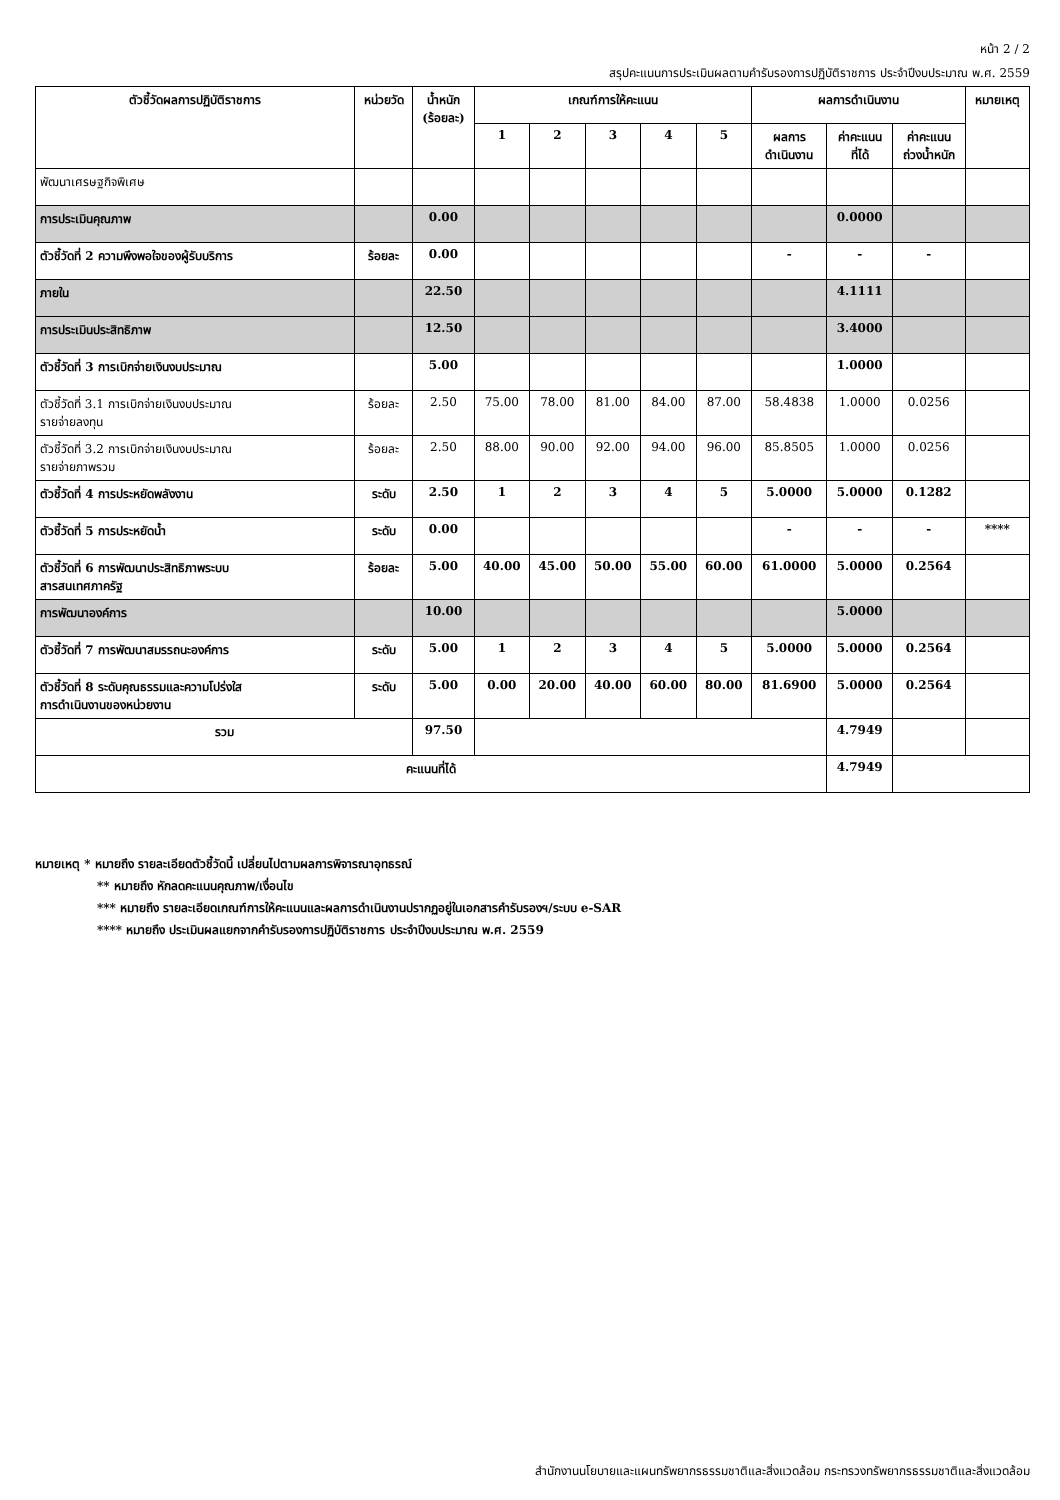หน้า 2 / 2
สรุปคะแนนการประเมินผลตามคำรับรองการปฏิบัติราชการ ประจำปีงบประมาณ พ.ศ. 2559
| ตัวชี้วัดผลการปฏิบัติราชการ | หน่วยวัด | น้ำหนัก (ร้อยละ) | เกณฑ์การให้คะแนน | | | | | ผลการดำเนินงาน | | | หมายเหตุ |
| --- | --- | --- | --- | --- | --- | --- | --- | --- | --- | --- | --- |
| | | | 1 | 2 | 3 | 4 | 5 | ผลการ ดำเนินงาน | ค่าคะแนน ที่ได้ | ค่าคะแนน ถ่วงน้ำหนัก | |
| พัฒนาเศรษฐกิจพิเศษ | | | | | | | | | | | |
| การประเมินคุณภาพ | | 0.00 | | | | | | | 0.0000 | | |
| ตัวชี้วัดที่ 2 ความพึงพอใจของผู้รับบริการ | ร้อยละ | 0.00 | | | | | | - | - | - | |
| ภายใน | | 22.50 | | | | | | | 4.1111 | | |
| การประเมินประสิทธิภาพ | | 12.50 | | | | | | | 3.4000 | | |
| ตัวชี้วัดที่ 3 การเบิกจ่ายเงินงบประมาณ | | 5.00 | | | | | | | 1.0000 | | |
| ตัวชี้วัดที่ 3.1 การเบิกจ่ายเงินงบประมาณ รายจ่ายลงทุน | ร้อยละ | 2.50 | 75.00 | 78.00 | 81.00 | 84.00 | 87.00 | 58.4838 | 1.0000 | 0.0256 | |
| ตัวชี้วัดที่ 3.2 การเบิกจ่ายเงินงบประมาณ รายจ่ายภาพรวม | ร้อยละ | 2.50 | 88.00 | 90.00 | 92.00 | 94.00 | 96.00 | 85.8505 | 1.0000 | 0.0256 | |
| ตัวชี้วัดที่ 4 การประหยัดพลังงาน | ระดับ | 2.50 | 1 | 2 | 3 | 4 | 5 | 5.0000 | 5.0000 | 0.1282 | |
| ตัวชี้วัดที่ 5 การประหยัดน้ำ | ระดับ | 0.00 | | | | | | - | - | - | **** |
| ตัวชี้วัดที่ 6 การพัฒนาประสิทธิภาพระบบ สารสนเทศภาครัฐ | ร้อยละ | 5.00 | 40.00 | 45.00 | 50.00 | 55.00 | 60.00 | 61.0000 | 5.0000 | 0.2564 | |
| การพัฒนาองค์การ | | 10.00 | | | | | | | 5.0000 | | |
| ตัวชี้วัดที่ 7 การพัฒนาสมรรถนะองค์การ | ระดับ | 5.00 | 1 | 2 | 3 | 4 | 5 | 5.0000 | 5.0000 | 0.2564 | |
| ตัวชี้วัดที่ 8 ระดับคุณธรรมและความโปร่งใส การดำเนินงานของหน่วยงาน | ระดับ | 5.00 | 0.00 | 20.00 | 40.00 | 60.00 | 80.00 | 81.6900 | 5.0000 | 0.2564 | |
| รวม | | 97.50 | | | | | | | 4.7949 | | |
| คะแนนที่ได้ | | | | | | | | | 4.7949 | | |
หมายเหตุ * หมายถึง รายละเอียดตัวชี้วัดนี้ เปลี่ยนไปตามผลการพิจารณาอุทธรณ์
** หมายถึง หักลดคะแนนคุณภาพ/เงื่อนไข
*** หมายถึง รายละเอียดเกณฑ์การให้คะแนนและผลการดำเนินงานปรากฏอยู่ในเอกสารคำรับรองฯ/ระบบ e-SAR
**** หมายถึง ประเมินผลแยกจากคำรับรองการปฏิบัติราชการ ประจำปีงบประมาณ พ.ศ. 2559
สำนักงานนโยบายและแผนทรัพยากรธรรมชาติและสิ่งแวดล้อม กระทรวงทรัพยากรธรรมชาติและสิ่งแวดล้อม